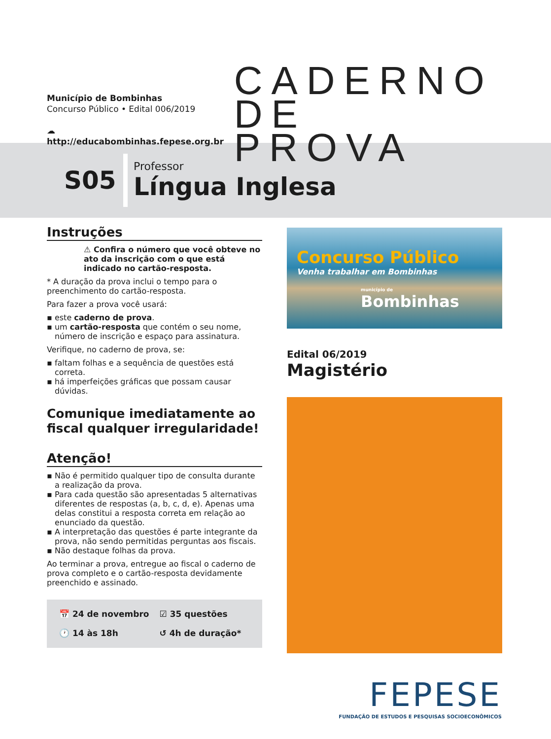Município de Bombinhas
Concurso Público • Edital 006/2019
☁ http://educabombinhas.fepese.org.br
CADERNO
DE PROVA
S05
Professor
Língua Inglesa
Instruções
⚠ Confira o número que você obteve no ato da inscrição com o que está indicado no cartão-resposta.
* A duração da prova inclui o tempo para o preenchimento do cartão-resposta.
Para fazer a prova você usará:
▪ este caderno de prova.
▪ um cartão-resposta que contém o seu nome, número de inscrição e espaço para assinatura.
Verifique, no caderno de prova, se:
▪ faltam folhas e a sequência de questões está correta.
▪ há imperfeições gráficas que possam causar dúvidas.
Comunique imediatamente ao fiscal qualquer irregularidade!
Atenção!
▪ Não é permitido qualquer tipo de consulta durante a realização da prova.
▪ Para cada questão são apresentadas 5 alternativas diferentes de respostas (a, b, c, d, e). Apenas uma delas constitui a resposta correta em relação ao enunciado da questão.
▪ A interpretação das questões é parte integrante da prova, não sendo permitidas perguntas aos fiscais.
▪ Não destaque folhas da prova.
Ao terminar a prova, entregue ao fiscal o caderno de prova completo e o cartão-resposta devidamente preenchido e assinado.
📅 24 de novembro
☑ 35 questões
🕐 14 às 18h
↺ 4h de duração*
Concurso Público
Venha trabalhar em Bombinhas
município de
Bombinhas
Edital 06/2019
Magistério
FEPESE
FUNDAÇÃO DE ESTUDOS E PESQUISAS SOCIOECONÔMICOS